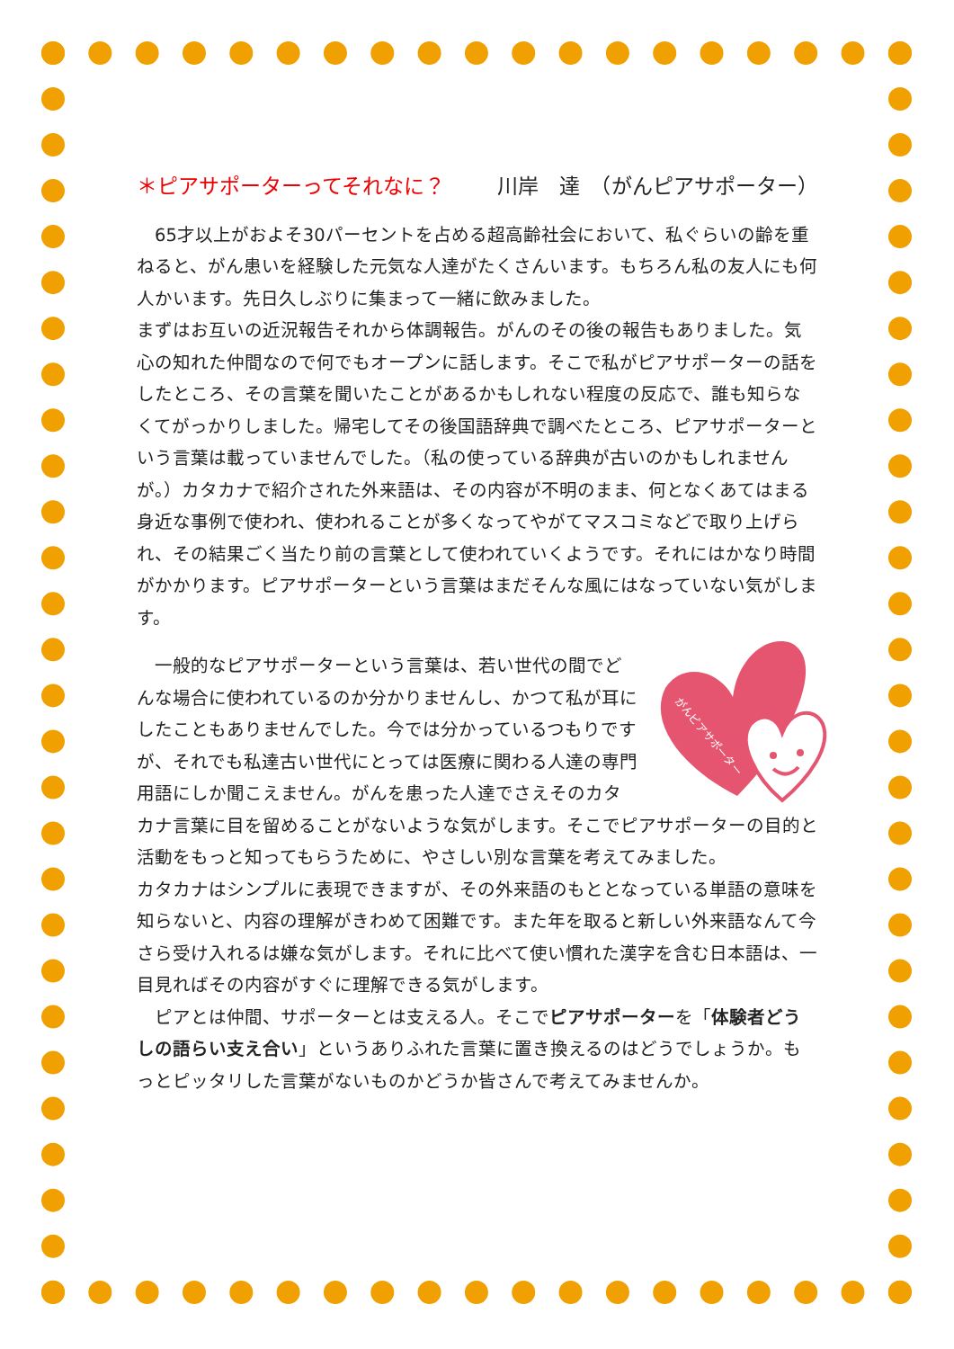＊ピアサポーターってそれなに？ 川岸　達　（がんピアサポーター）
　65才以上がおよそ30パーセントを占める超高齢社会において、私ぐらいの齢を重ねると、がん患いを経験した元気な人達がたくさんいます。もちろん私の友人にも何人かいます。先日久しぶりに集まって一緒に飲みました。
まずはお互いの近況報告それから体調報告。がんのその後の報告もありました。気心の知れた仲間なので何でもオープンに話します。そこで私がピアサポーターの話をしたところ、その言葉を聞いたことがあるかもしれない程度の反応で、誰も知らなくてがっかりしました。帰宅してその後国語辞典で調べたところ、ピアサポーターという言葉は載っていませんでした。（私の使っている辞典が古いのかもしれませんが。）カタカナで紹介された外来語は、その内容が不明のまま、何となくあてはまる身近な事例で使われ、使われることが多くなってやがてマスコミなどで取り上げられ、その結果ごく当たり前の言葉として使われていくようです。それにはかなり時間がかかります。ピアサポーターという言葉はまだそんな風にはなっていない気がします。
がんピアサポーター
　一般的なピアサポーターという言葉は、若い世代の間でどんな場合に使われているのか分かりませんし、かつて私が耳にしたこともありませんでした。今では分かっているつもりですが、それでも私達古い世代にとっては医療に関わる人達の専門用語にしか聞こえません。がんを患った人達でさえそのカタカナ言葉に目を留めることがないような気がします。そこでピアサポーターの目的と活動をもっと知ってもらうために、やさしい別な言葉を考えてみました。
カタカナはシンプルに表現できますが、その外来語のもととなっている単語の意味を知らないと、内容の理解がきわめて困難です。また年を取ると新しい外来語なんて今さら受け入れるは嫌な気がします。それに比べて使い慣れた漢字を含む日本語は、一目見ればその内容がすぐに理解できる気がします。
　ピアとは仲間、サポーターとは支える人。そこでピアサポーターを「体験者どうしの語らい支え合い」というありふれた言葉に置き換えるのはどうでしょうか。もっとピッタリした言葉がないものかどうか皆さんで考えてみませんか。